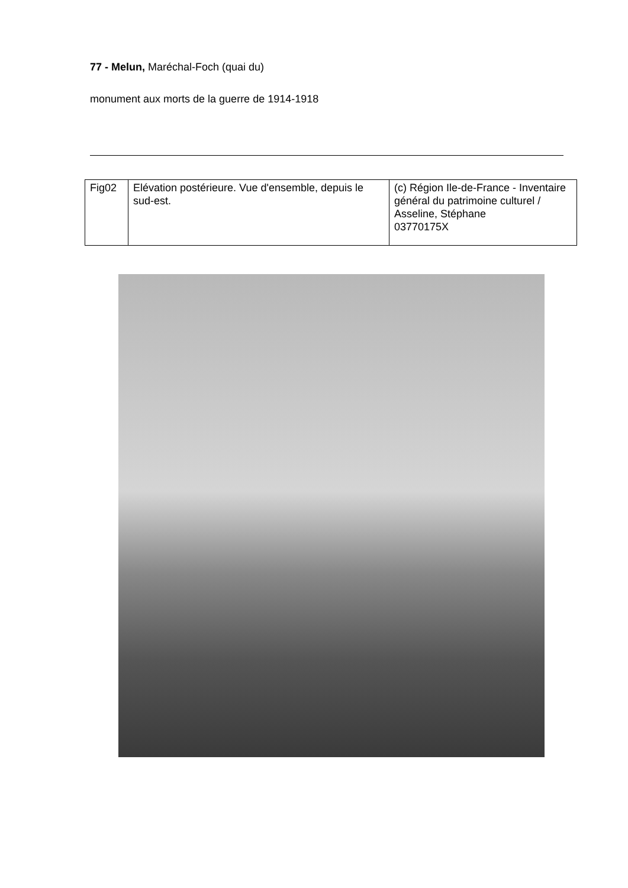77 - Melun, Maréchal-Foch (quai du)
monument aux morts de la guerre de 1914-1918
| Fig02 | Elévation postérieure. Vue d'ensemble, depuis le sud-est. | (c) Région Ile-de-France - Inventaire général du patrimoine culturel / Asseline, Stéphane 03770175X |